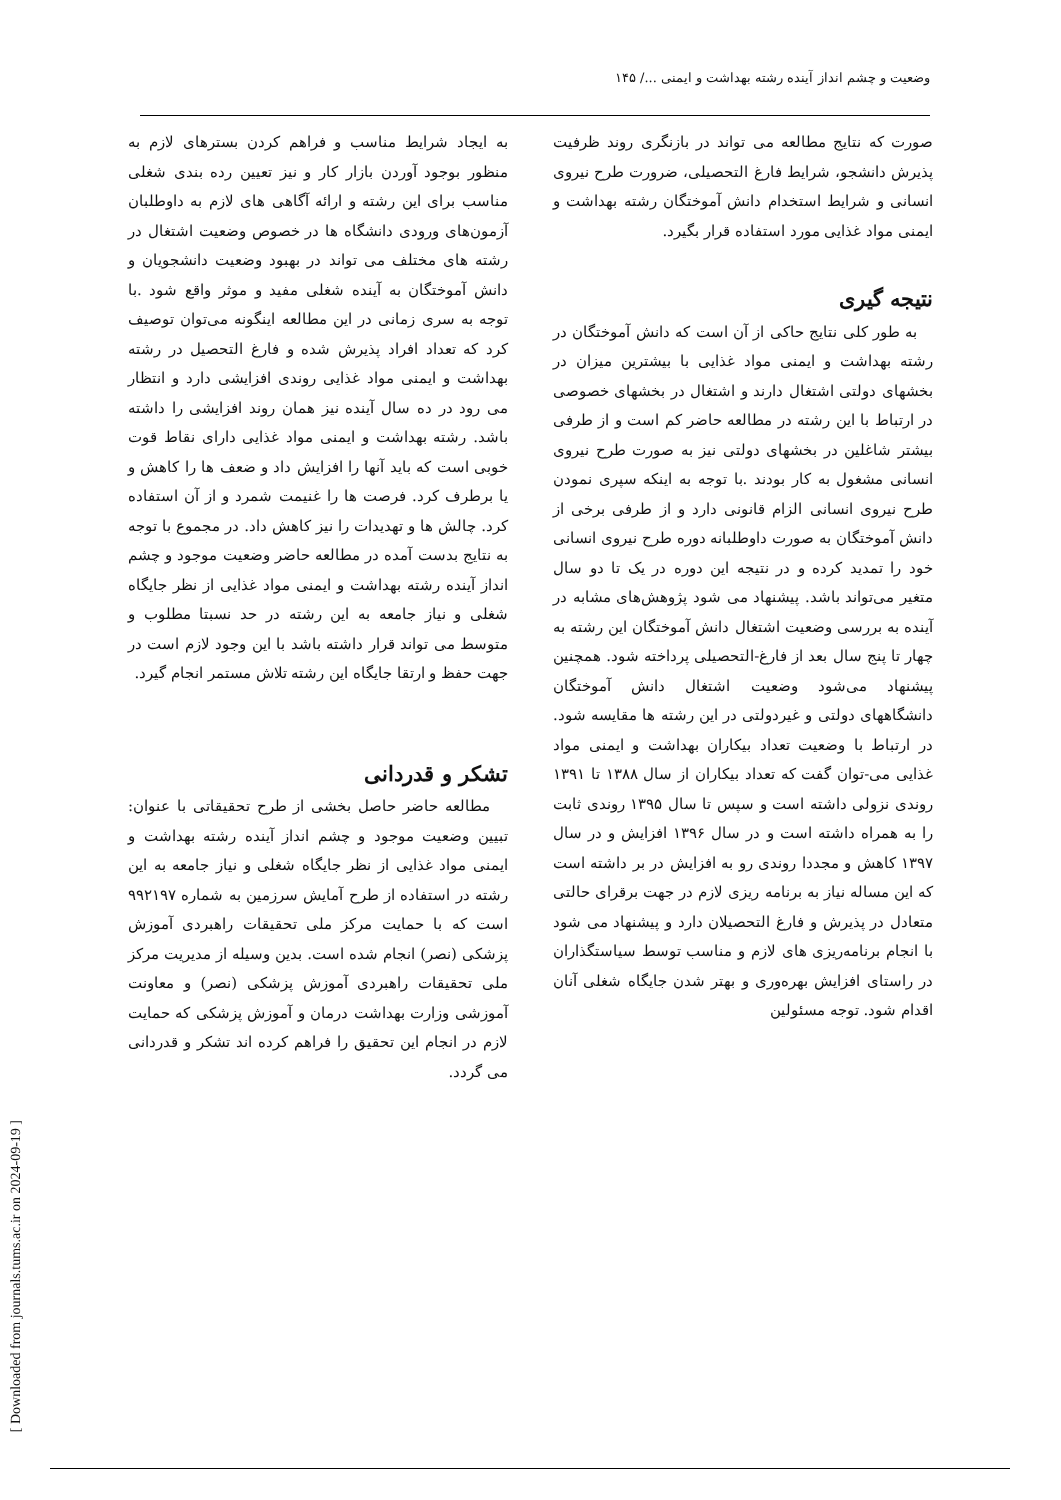وضعیت و چشم انداز آینده رشته بهداشت و ایمنی .../ ۱۴۵
صورت که نتایج مطالعه می تواند در بازنگری روند ظرفیت پذیرش دانشجو، شرایط فارغ التحصیلی، ضرورت طرح نیروی انسانی و شرایط استخدام دانش آموختگان رشته بهداشت و ایمنی مواد غذایی مورد استفاده قرار بگیرد.
نتیجه گیری
به طور کلی نتایج حاکی از آن است که دانش آموختگان در رشته بهداشت و ایمنی مواد غذایی با بیشترین میزان در بخشهای دولتی اشتغال دارند و اشتغال در بخشهای خصوصی در ارتباط با این رشته در مطالعه حاضر کم است و از طرفی بیشتر شاغلین در بخشهای دولتی نیز به صورت طرح نیروی انسانی مشغول به کار بودند .با توجه به اینکه سپری نمودن طرح نیروی انسانی الزام قانونی دارد و از طرفی برخی از دانش آموختگان به صورت داوطلبانه دوره طرح نیروی انسانی خود را تمدید کرده و در نتیجه این دوره در یک تا دو سال متغیر می‌تواند باشد. پیشنهاد می شود پژوهش‌های مشابه در آینده به بررسی وضعیت اشتغال دانش آموختگان این رشته به چهار تا پنج سال بعد از فارغ-التحصیلی پرداخته شود. همچنین پیشنهاد می‌شود وضعیت اشتغال دانش آموختگان دانشگاههای دولتی و غیردولتی در این رشته ها مقایسه شود. در ارتباط با وضعیت تعداد بیکاران بهداشت و ایمنی مواد غذایی می-توان گفت که تعداد بیکاران از سال ۱۳۸۸ تا ۱۳۹۱ روندی نزولی داشته است و سپس تا سال ۱۳۹۵ روندی ثابت را به همراه داشته است و در سال ۱۳۹۶ افزایش و در سال ۱۳۹۷ کاهش و مجددا روندی رو به افزایش در بر داشته است که این مساله نیاز به برنامه ریزی لازم در جهت برقرای حالتی متعادل در پذیرش و فارغ التحصیلان دارد و پیشنهاد می شود با انجام برنامه‌ریزی های لازم و مناسب توسط سیاستگذاران در راستای افزایش بهره‌وری و بهتر شدن جایگاه شغلی آنان اقدام شود. توجه مسئولین
به ایجاد شرایط مناسب و فراهم کردن بسترهای لازم به منظور بوجود آوردن بازار کار و نیز تعیین رده بندی شغلی مناسب برای این رشته و ارائه آگاهی های لازم به داوطلبان آزمون‌های ورودی دانشگاه ها در خصوص وضعیت اشتغال در رشته های مختلف می تواند در بهبود وضعیت دانشجویان و دانش آموختگان به آینده شغلی مفید و موثر واقع شود .با توجه به سری زمانی در این مطالعه اینگونه می‌توان توصیف کرد که تعداد افراد پذیرش شده و فارغ التحصیل در رشته بهداشت و ایمنی مواد غذایی روندی افزایشی دارد و انتظار می رود در ده سال آینده نیز همان روند افزایشی را داشته باشد. رشته بهداشت و ایمنی مواد غذایی دارای نقاط قوت خوبی است که باید آنها را افزایش داد و ضعف ها را کاهش و یا برطرف کرد. فرصت ها را غنیمت شمرد و از آن استفاده کرد. چالش ها و تهدیدات را نیز کاهش داد. در مجموع با توجه به نتایج بدست آمده در مطالعه حاضر وضعیت موجود و چشم انداز آینده رشته بهداشت و ایمنی مواد غذایی از نظر جایگاه شغلی و نیاز جامعه به این رشته در حد نسبتا مطلوب و متوسط می تواند قرار داشته باشد با این وجود لازم است در جهت حفظ و ارتقا جایگاه این رشته تلاش مستمر انجام گیرد.
تشکر و قدردانی
مطالعه حاضر حاصل بخشی از طرح تحقیقاتی با عنوان: تبیین وضعیت موجود و چشم انداز آینده رشته بهداشت و ایمنی مواد غذایی از نظر جایگاه شغلی و نیاز جامعه به این رشته در استفاده از طرح آمایش سرزمین به شماره ۹۹۲۱۹۷ است که با حمایت مرکز ملی تحقیقات راهبردی آموزش پزشکی (نصر) انجام شده است. بدین وسیله از مدیریت مرکز ملی تحقیقات راهبردی آموزش پزشکی (نصر) و معاونت آموزشی وزارت بهداشت درمان و آموزش پزشکی که حمایت لازم در انجام این تحقیق را فراهم کرده اند تشکر و قدردانی می گردد.
[ Downloaded from journals.tums.ac.ir on 2024-09-19 ]